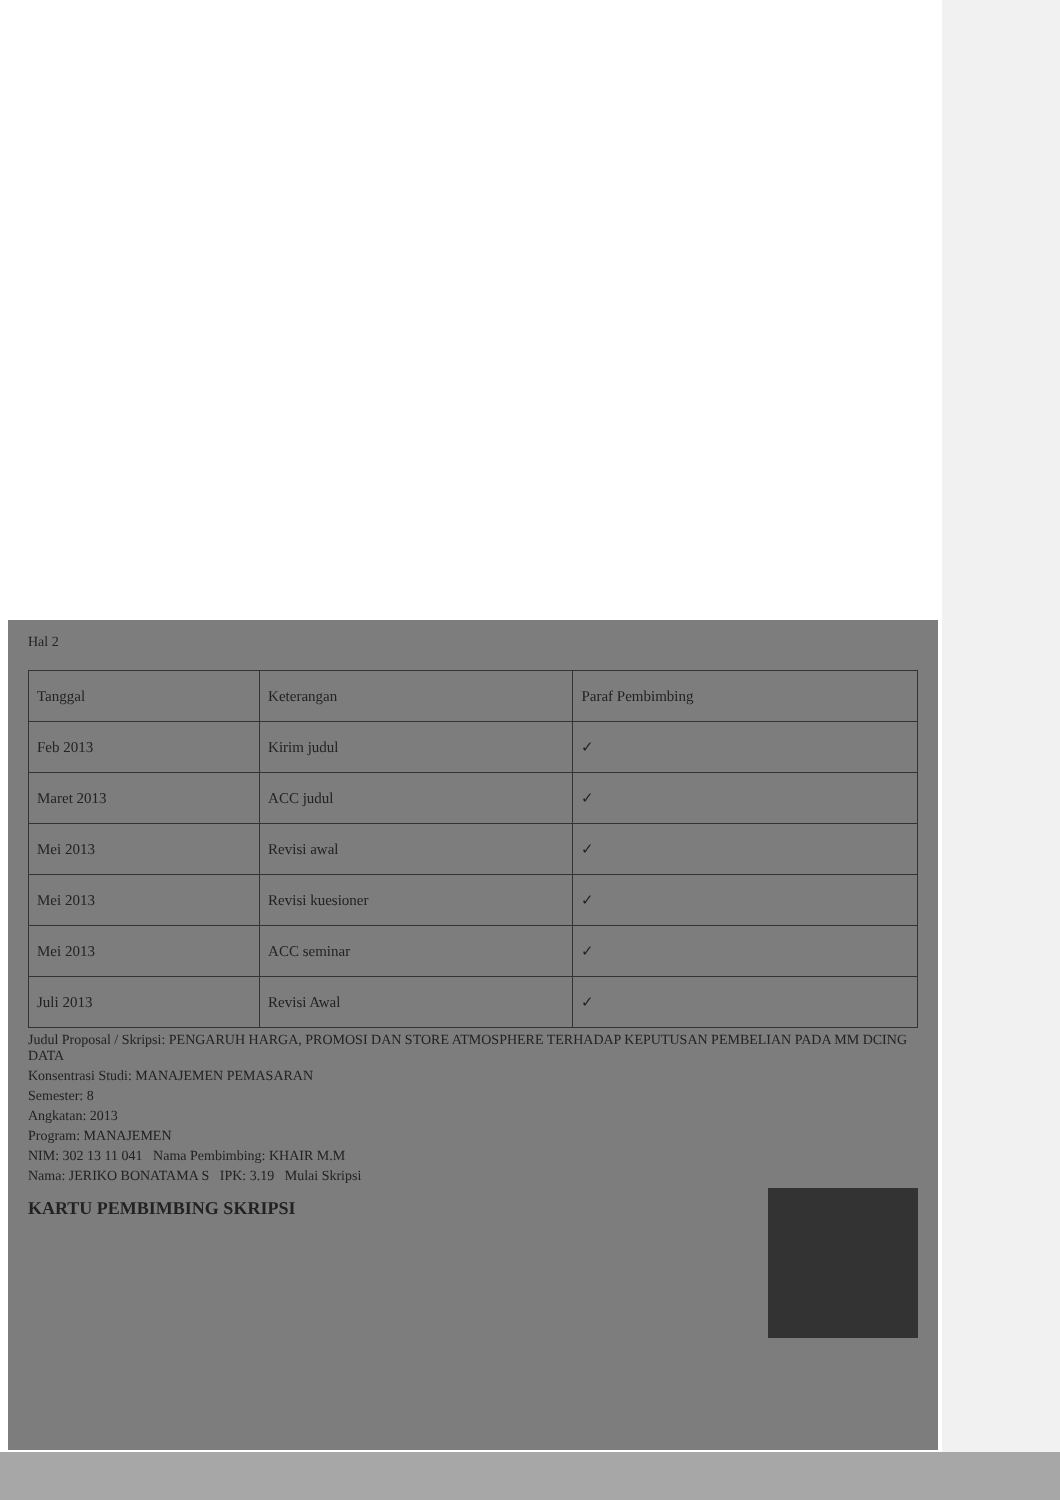Hal 2
| Tanggal | Keterangan | Paraf Pembimbing |
| --- | --- | --- |
| Feb 2013 | Kirim judul | ✓ |
| Maret 2013 | ACC judul | ✓ |
| Mei 2013 | Revisi awal | ✓ |
| Mei 2013 | Revisi kuesioner | ✓ |
| Mei 2013 | ACC seminar | ✓ |
| Juli 2013 | Revisi Awal | ✓ |
Judul Proposal / Skripsi: PENGARUH HARGA, PROMOSI DAN STORE ATMOSPHERE TERHADAP KEPUTUSAN PEMBELIAN PADA MM DCING DATA
Konsentrasi Studi: MANAJEMEN PEMASARAN
Semester: 8
Angkatan: 2013
Program: MANAJEMEN
NIM: 302 13 11 041 Nama Pembimbing: KHAIR M.M
Nama: JERIKO BONATAMA S IPK: 3.19 Mulai Skripsi
KARTU PEMBIMBING SKRIPSI